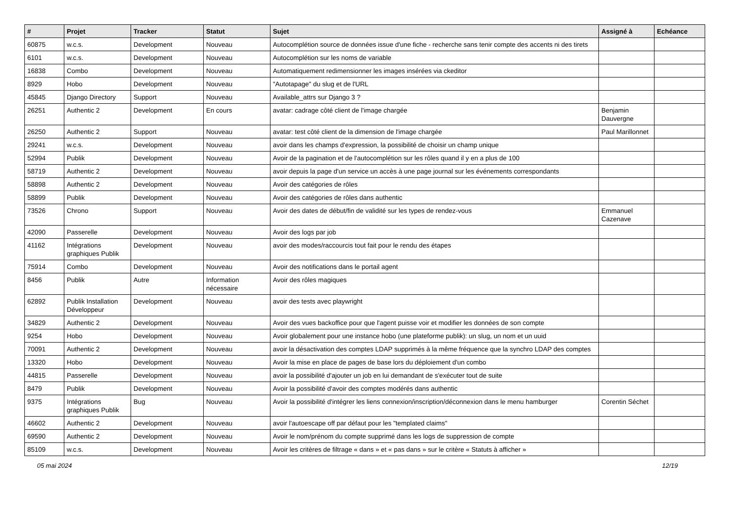| # | Projet | Tracker | Statut | Sujet | Assigné à | Echéance |
| --- | --- | --- | --- | --- | --- | --- |
| 60875 | w.c.s. | Development | Nouveau | Autocomplétion source de données issue d'une fiche - recherche sans tenir compte des accents ni des tirets | | |
| 6101 | w.c.s. | Development | Nouveau | Autocomplétion sur les noms de variable | | |
| 16838 | Combo | Development | Nouveau | Automatiquement redimensionner les images insérées via ckeditor | | |
| 8929 | Hobo | Development | Nouveau | "Autotapage" du slug et de l'URL | | |
| 45845 | Django Directory | Support | Nouveau | Available_attrs sur Django 3 ? | | |
| 26251 | Authentic 2 | Development | En cours | avatar: cadrage côté client de l'image chargée | Benjamin Dauvergne | |
| 26250 | Authentic 2 | Support | Nouveau | avatar: test côté client de la dimension de l'image chargée | Paul Marillonnet | |
| 29241 | w.c.s. | Development | Nouveau | avoir dans les champs d'expression, la possibilité de choisir un champ unique | | |
| 52994 | Publik | Development | Nouveau | Avoir de la pagination et de l'autocomplétion sur les rôles quand il y en a plus de 100 | | |
| 58719 | Authentic 2 | Development | Nouveau | avoir depuis la page d'un service un accès à une page journal sur les événements correspondants | | |
| 58898 | Authentic 2 | Development | Nouveau | Avoir des catégories de rôles | | |
| 58899 | Publik | Development | Nouveau | Avoir des catégories de rôles dans authentic | | |
| 73526 | Chrono | Support | Nouveau | Avoir des dates de début/fin de validité sur les types de rendez-vous | Emmanuel Cazenave | |
| 42090 | Passerelle | Development | Nouveau | Avoir des logs par job | | |
| 41162 | Intégrations graphiques Publik | Development | Nouveau | avoir des modes/raccourcis tout fait pour le rendu des étapes | | |
| 75914 | Combo | Development | Nouveau | Avoir des notifications dans le portail agent | | |
| 8456 | Publik | Autre | Information nécessaire | Avoir des rôles magiques | | |
| 62892 | Publik Installation Développeur | Development | Nouveau | avoir des tests avec playwright | | |
| 34829 | Authentic 2 | Development | Nouveau | Avoir des vues backoffice pour que l'agent puisse voir et modifier les données de son compte | | |
| 9254 | Hobo | Development | Nouveau | Avoir globalement pour une instance hobo (une plateforme publik): un slug, un nom et un uuid | | |
| 70091 | Authentic 2 | Development | Nouveau | avoir la désactivation des comptes LDAP supprimés à la même fréquence que la synchro LDAP des comptes | | |
| 13320 | Hobo | Development | Nouveau | Avoir la mise en place de pages de base lors du déploiement d'un combo | | |
| 44815 | Passerelle | Development | Nouveau | avoir la possibilité d'ajouter un job en lui demandant de s'exécuter tout de suite | | |
| 8479 | Publik | Development | Nouveau | Avoir la possibilité d'avoir des comptes modérés dans authentic | | |
| 9375 | Intégrations graphiques Publik | Bug | Nouveau | Avoir la possibilité d'intégrer les liens connexion/inscription/déconnexion dans le menu hamburger | Corentin Séchet | |
| 46602 | Authentic 2 | Development | Nouveau | avoir l'autoescape off par défaut pour les "templated claims" | | |
| 69590 | Authentic 2 | Development | Nouveau | Avoir le nom/prénom du compte supprimé dans les logs de suppression de compte | | |
| 85109 | w.c.s. | Development | Nouveau | Avoir les critères de filtrage « dans » et « pas dans » sur le critère « Statuts à afficher » | | |
05 mai 2024 12/19